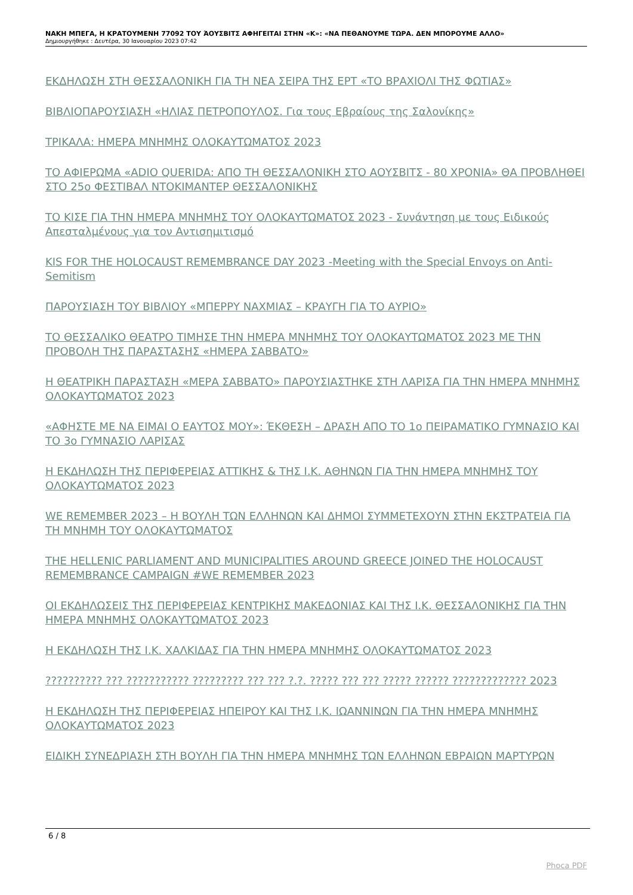ΝΑΚΗ ΜΠΕΓΑ, Η ΚΡΑΤΟΥΜΕΝΗ 77092 ΤΟΥ ΆΟΥΣΒΙΤΣ ΑΦΗΓΕΙΤΑΙ ΣΤΗΝ «Κ»: «ΝΑ ΠΕΘΑΝΟΥΜΕ ΤΩΡΑ. ΔΕΝ ΜΠΟΡΟΥΜΕ ΑΛΛΟ»
Δημιουργήθηκε : Δευτέρα, 30 Ιανουαρίου 2023 07:42
ΕΚΔΗΛΩΣΗ ΣΤΗ ΘΕΣΣΑΛΟΝΙΚΗ ΓΙΑ ΤΗ ΝΕΑ ΣΕΙΡΑ ΤΗΣ ΕΡΤ «ΤΟ ΒΡΑΧΙΟΛΙ ΤΗΣ ΦΩΤΙΑΣ»
ΒΙΒΛΙΟΠΑΡΟΥΣΙΑΣΗ «ΗΛΙΑΣ ΠΕΤΡΟΠΟΥΛΟΣ. Για τους Εβραίους της Σαλονίκης»
ΤΡΙΚΑΛΑ: ΗΜΕΡΑ ΜΝΗΜΗΣ ΟΛΟΚΑΥΤΩΜΑΤΟΣ 2023
ΤΟ ΑΦΙΕΡΩΜΑ «ADIO QUERIDA: ΑΠΟ ΤΗ ΘΕΣΣΑΛΟΝΙΚΗ ΣΤΟ ΑΟΥΣΒΙΤΣ - 80 ΧΡΟΝΙΑ» ΘΑ ΠΡΟΒΛΗΘΕΙ ΣΤΟ 25ο ΦΕΣΤΙΒΑΛ ΝΤΟΚΙΜΑΝΤΕΡ ΘΕΣΣΑΛΟΝΙΚΗΣ
ΤΟ ΚΙΣΕ ΓΙΑ ΤΗΝ ΗΜΕΡΑ ΜΝΗΜΗΣ ΤΟΥ ΟΛΟΚΑΥΤΩΜΑΤΟΣ 2023 - Συνάντηση με τους Ειδικούς Απεσταλμένους για τον Αντισημιτισμό
KIS FOR THE HOLOCAUST REMEMBRANCE DAY 2023 -Meeting with the Special Envoys on Anti-Semitism
ΠΑΡΟΥΣΙΑΣΗ ΤΟΥ ΒΙΒΛΙΟΥ «ΜΠΕΡΡΥ ΝΑΧΜΙΑΣ – ΚΡΑΥΓΗ ΓΙΑ ΤΟ ΑΥΡΙΟ»
ΤΟ ΘΕΣΣΑΛΙΚΟ ΘΕΑΤΡΟ ΤΙΜΗΣΕ ΤΗΝ ΗΜΕΡΑ ΜΝΗΜΗΣ ΤΟΥ ΟΛΟΚΑΥΤΩΜΑΤΟΣ 2023 ΜΕ ΤΗΝ ΠΡΟΒΟΛΗ ΤΗΣ ΠΑΡΑΣΤΑΣΗΣ «ΗΜΕΡΑ ΣΑΒΒΑΤΟ»
Η ΘΕΑΤΡΙΚΗ ΠΑΡΑΣΤΑΣΗ «ΜΕΡΑ ΣΑΒΒΑΤΟ» ΠΑΡΟΥΣΙΑΣΤΗΚΕ ΣΤΗ ΛΑΡΙΣΑ ΓΙΑ ΤΗΝ ΗΜΕΡΑ ΜΝΗΜΗΣ ΟΛΟΚΑΥΤΩΜΑΤΟΣ 2023
«ΑΦΗΣΤΕ ΜΕ ΝΑ ΕΙΜΑΙ Ο ΕΑΥΤΟΣ ΜΟΥ»: ΈΚΘΕΣΗ – ΔΡΑΣΗ ΑΠΟ ΤΟ 1ο ΠΕΙΡΑΜΑΤΙΚΟ ΓΥΜΝΑΣΙΟ ΚΑΙ ΤΟ 3ο ΓΥΜΝΑΣΙΟ ΛΑΡΙΣΑΣ
Η ΕΚΔΗΛΩΣΗ ΤΗΣ ΠΕΡΙΦΕΡΕΙΑΣ ΑΤΤΙΚΗΣ & ΤΗΣ Ι.Κ. ΑΘΗΝΩΝ ΓΙΑ ΤΗΝ ΗΜΕΡΑ ΜΝΗΜΗΣ ΤΟΥ ΟΛΟΚΑΥΤΩΜΑΤΟΣ 2023
WE REMEMBER 2023 – Η ΒΟΥΛΗ ΤΩΝ ΕΛΛΗΝΩΝ ΚΑΙ ΔΗΜΟΙ ΣΥΜΜΕΤΕΧΟΥΝ ΣΤΗΝ ΕΚΣΤΡΑΤΕΙΑ ΓΙΑ ΤΗ ΜΝΗΜΗ ΤΟΥ ΟΛΟΚΑΥΤΩΜΑΤΟΣ
THE HELLENIC PARLIAMENT AND MUNICIPALITIES AROUND GREECE JOINED THE HOLOCAUST REMEMBRANCE CAMPAIGN #WE REMEMBER 2023
ΟΙ ΕΚΔΗΛΩΣΕΙΣ ΤΗΣ ΠΕΡΙΦΕΡΕΙΑΣ ΚΕΝΤΡΙΚΗΣ ΜΑΚΕΔΟΝΙΑΣ ΚΑΙ ΤΗΣ Ι.Κ. ΘΕΣΣΑΛΟΝΙΚΗΣ ΓΙΑ ΤΗΝ ΗΜΕΡΑ ΜΝΗΜΗΣ ΟΛΟΚΑΥΤΩΜΑΤΟΣ 2023
Η ΕΚΔΗΛΩΣΗ ΤΗΣ Ι.Κ. ΧΑΛΚΙΔΑΣ ΓΙΑ ΤΗΝ ΗΜΕΡΑ ΜΝΗΜΗΣ ΟΛΟΚΑΥΤΩΜΑΤΟΣ 2023
?????????? ??? ??????????? ????????? ??? ??? ?.?. ????? ??? ??? ????? ?????? ????????????? 2023
Η ΕΚΔΗΛΩΣΗ ΤΗΣ ΠΕΡΙΦΕΡΕΙΑΣ ΗΠΕΙΡΟΥ ΚΑΙ ΤΗΣ Ι.Κ. ΙΩΑΝΝΙΝΩΝ ΓΙΑ ΤΗΝ ΗΜΕΡΑ ΜΝΗΜΗΣ ΟΛΟΚΑΥΤΩΜΑΤΟΣ 2023
ΕΙΔΙΚΗ ΣΥΝΕΔΡΙΑΣΗ ΣΤΗ ΒΟΥΛΗ ΓΙΑ ΤΗΝ ΗΜΕΡΑ ΜΝΗΜΗΣ ΤΩΝ ΕΛΛΗΝΩΝ ΕΒΡΑΙΩΝ ΜΑΡΤΥΡΩΝ
6 / 8
Phoca PDF